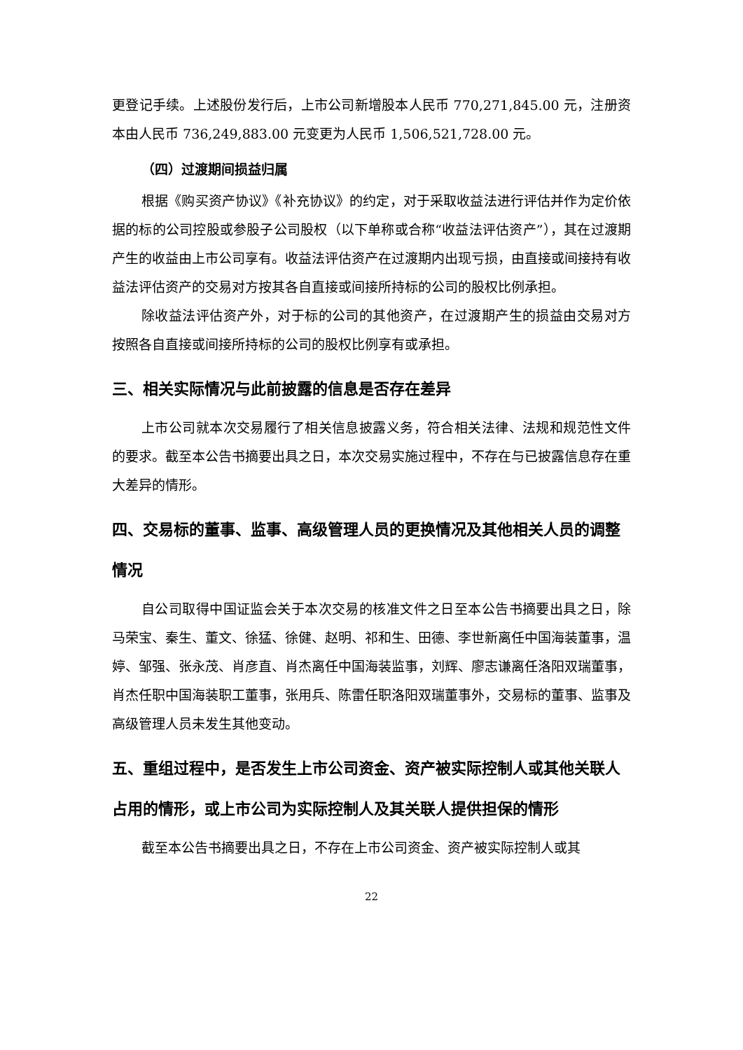更登记手续。上述股份发行后，上市公司新增股本人民币 770,271,845.00 元，注册资本由人民币 736,249,883.00 元变更为人民币 1,506,521,728.00 元。
（四）过渡期间损益归属
根据《购买资产协议》《补充协议》的约定，对于采取收益法进行评估并作为定价依据的标的公司控股或参股子公司股权（以下单称或合称“收益法评估资产”），其在过渡期产生的收益由上市公司享有。收益法评估资产在过渡期内出现亏损，由直接或间接持有收益法评估资产的交易对方按其各自直接或间接所持标的公司的股权比例承担。
除收益法评估资产外，对于标的公司的其他资产，在过渡期产生的损益由交易对方按照各自直接或间接所持标的公司的股权比例享有或承担。
三、相关实际情况与此前披露的信息是否存在差异
上市公司就本次交易履行了相关信息披露义务，符合相关法律、法规和规范性文件的要求。截至本公告书摘要出具之日，本次交易实施过程中，不存在与已披露信息存在重大差异的情形。
四、交易标的董事、监事、高级管理人员的更换情况及其他相关人员的调整情况
自公司取得中国证监会关于本次交易的核准文件之日至本公告书摘要出具之日，除马荣宝、秦生、董文、徐猛、徐健、赵明、祁和生、田德、李世新离任中国海装董事，温婷、邹强、张永茂、肖彦直、肖杰离任中国海装监事，刘辉、廖志谦离任洛阳双瑞董事，肖杰任职中国海装职工董事，张用兵、陈雷任职洛阳双瑞董事外，交易标的董事、监事及高级管理人员未发生其他变动。
五、重组过程中，是否发生上市公司资金、资产被实际控制人或其他关联人占用的情形，或上市公司为实际控制人及其关联人提供担保的情形
截至本公告书摘要出具之日，不存在上市公司资金、资产被实际控制人或其
22